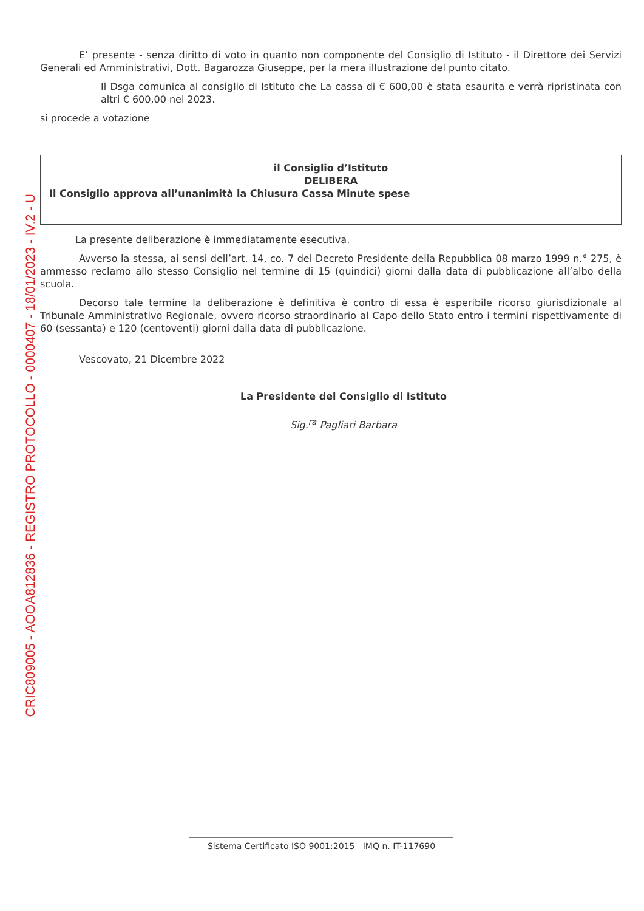CRIC809005 - AOOA812836 - REGISTRO PROTOCOLLO - 0000407 - 18/01/2023 - IV.2 - U
E’ presente - senza diritto di voto in quanto non componente del Consiglio di Istituto - il Direttore dei Servizi Generali ed Amministrativi, Dott. Bagarozza Giuseppe, per la mera illustrazione del punto citato.
Il Dsga comunica al consiglio di Istituto che La cassa di € 600,00 è stata esaurita e verrà ripristinata con altri € 600,00 nel 2023.
si procede a votazione
il Consiglio d’Istituto
DELIBERA
Il Consiglio approva all’unanimità la Chiusura Cassa Minute spese
La presente deliberazione è immediatamente esecutiva.
Avverso la stessa, ai sensi dell’art. 14, co. 7 del Decreto Presidente della Repubblica 08 marzo 1999 n.° 275, è ammesso reclamo allo stesso Consiglio nel termine di 15 (quindici) giorni dalla data di pubblicazione all’albo della scuola.
Decorso tale termine la deliberazione è definitiva è contro di essa è esperibile ricorso giurisdizionale al Tribunale Amministrativo Regionale, ovvero ricorso straordinario al Capo dello Stato entro i termini rispettivamente di 60 (sessanta) e 120 (centoventi) giorni dalla data di pubblicazione.
Vescovato, 21 Dicembre 2022
La Presidente del Consiglio di Istituto
Sig.<sup>ra</sup> Pagliari Barbara
Sistema Certificato ISO 9001:2015 IMQ n. IT-117690